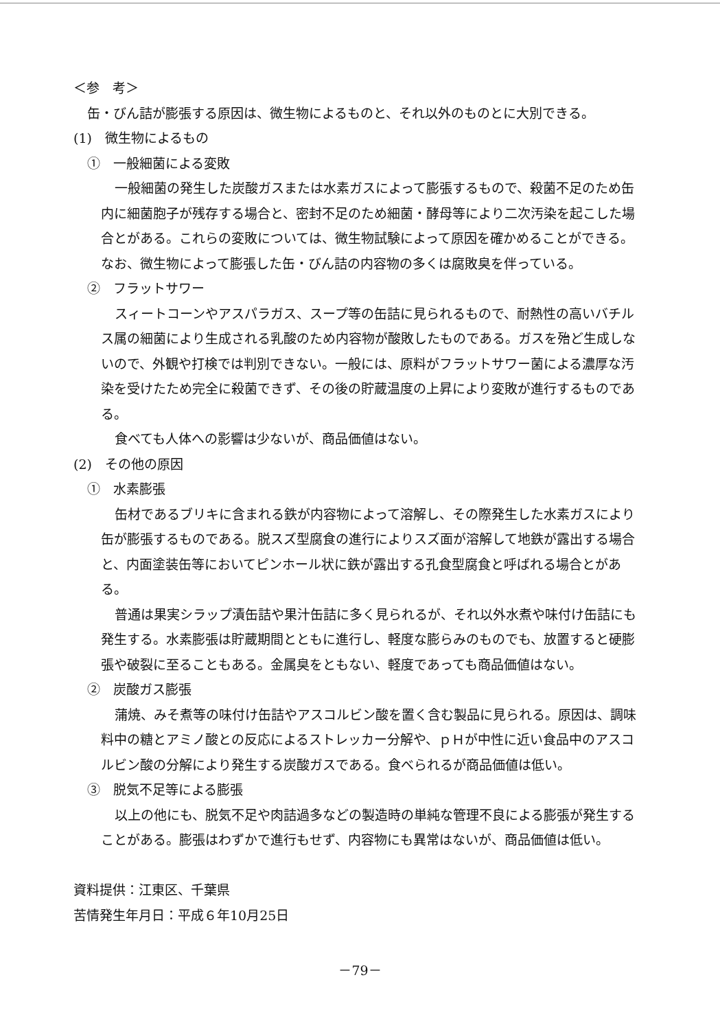＜参　考＞
缶・びん詰が膨張する原因は、微生物によるものと、それ以外のものとに大別できる。
(1)　微生物によるもの
①　一般細菌による変敗
一般細菌の発生した炭酸ガスまたは水素ガスによって膨張するもので、殺菌不足のため缶内に細菌胞子が残存する場合と、密封不足のため細菌・酵母等により二次汚染を起こした場合とがある。これらの変敗については、微生物試験によって原因を確かめることができる。なお、微生物によって膨張した缶・びん詰の内容物の多くは腐敗臭を伴っている。
②　フラットサワー
スィートコーンやアスパラガス、スープ等の缶詰に見られるもので、耐熱性の高いバチルス属の細菌により生成される乳酸のため内容物が酸敗したものである。ガスを殆ど生成しないので、外観や打検では判別できない。一般には、原料がフラットサワー菌による濃厚な汚染を受けたため完全に殺菌できず、その後の貯蔵温度の上昇により変敗が進行するものである。
食べても人体への影響は少ないが、商品価値はない。
(2)　その他の原因
①　水素膨張
缶材であるブリキに含まれる鉄が内容物によって溶解し、その際発生した水素ガスにより缶が膨張するものである。脱スズ型腐食の進行によりスズ面が溶解して地鉄が露出する場合と、内面塗装缶等においてピンホール状に鉄が露出する孔食型腐食と呼ばれる場合とがある。
普通は果実シラップ漬缶詰や果汁缶詰に多く見られるが、それ以外水煮や味付け缶詰にも発生する。水素膨張は貯蔵期間とともに進行し、軽度な膨らみのものでも、放置すると硬膨張や破裂に至ることもある。金属臭をともない、軽度であっても商品価値はない。
②　炭酸ガス膨張
蒲焼、みそ煮等の味付け缶詰やアスコルビン酸を置く含む製品に見られる。原因は、調味料中の糖とアミノ酸との反応によるストレッカー分解や、ｐＨが中性に近い食品中のアスコルビン酸の分解により発生する炭酸ガスである。食べられるが商品価値は低い。
③　脱気不足等による膨張
以上の他にも、脱気不足や肉詰過多などの製造時の単純な管理不良による膨張が発生することがある。膨張はわずかで進行もせず、内容物にも異常はないが、商品価値は低い。
資料提供：江東区、千葉県
苦情発生年月日：平成６年10月25日
－79－